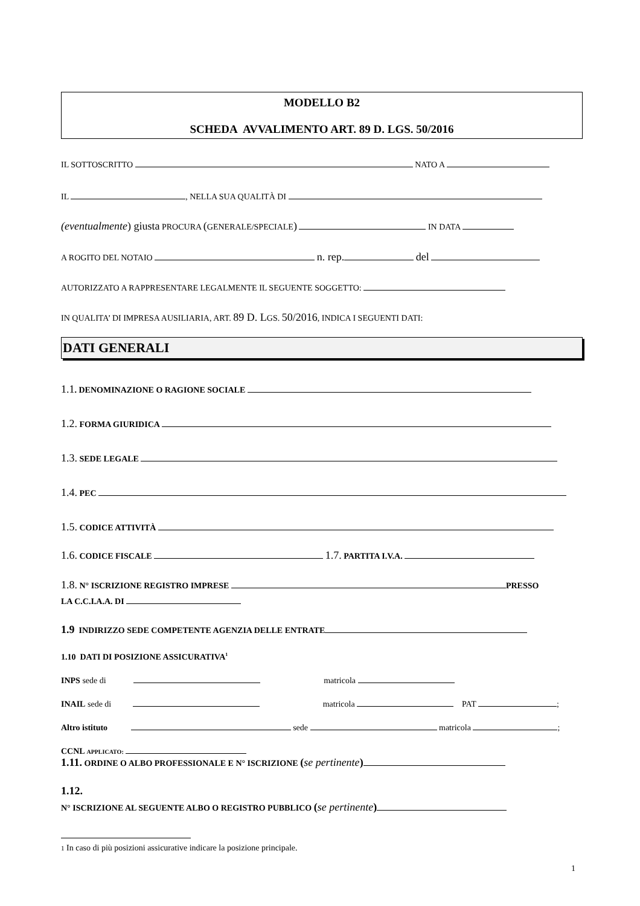MODELLO B2
SCHEDA AVVALIMENTO ART. 89 D. LGS. 50/2016
IL SOTTOSCRITTO NATO A
IL , NELLA SUA QUALITÀ DI
(eventualmente) giusta PROCURA (GENERALE/SPECIALE) IN DATA
A ROGITO DEL NOTAIO n. rep. del
AUTORIZZATO A RAPPRESENTARE LEGALMENTE IL SEGUENTE SOGGETTO:
IN QUALITA’ DI IMPRESA AUSILIARIA, ART. 89 D. LGS. 50/2016, INDICA I SEGUENTI DATI:
DATI GENERALI
1.1. DENOMINAZIONE O RAGIONE SOCIALE
1.2. FORMA GIURIDICA
1.3. SEDE LEGALE
1.4. PEC
1.5. CODICE ATTIVITÀ
1.6. CODICE FISCALE 1.7. PARTITA I.V.A.
1.8. N° ISCRIZIONE REGISTRO IMPRESE PRESSO
LA C.C.I.A.A. DI
1.9 INDIRIZZO SEDE COMPETENTE AGENZIA DELLE ENTRATE
1.10 DATI DI POSIZIONE ASSICURATIVA<sup>1</sup>
INPS sede di matricola
INAIL sede di matricola PAT ;
Altro istituto sede matricola ;
CCNL APPLICATO:
1.11. ORDINE O ALBO PROFESSIONALE E N° ISCRIZIONE (se pertinente)
1.12.
N° ISCRIZIONE AL SEGUENTE ALBO O REGISTRO PUBBLICO (se pertinente)
1 In caso di più posizioni assicurative indicare la posizione principale.
1